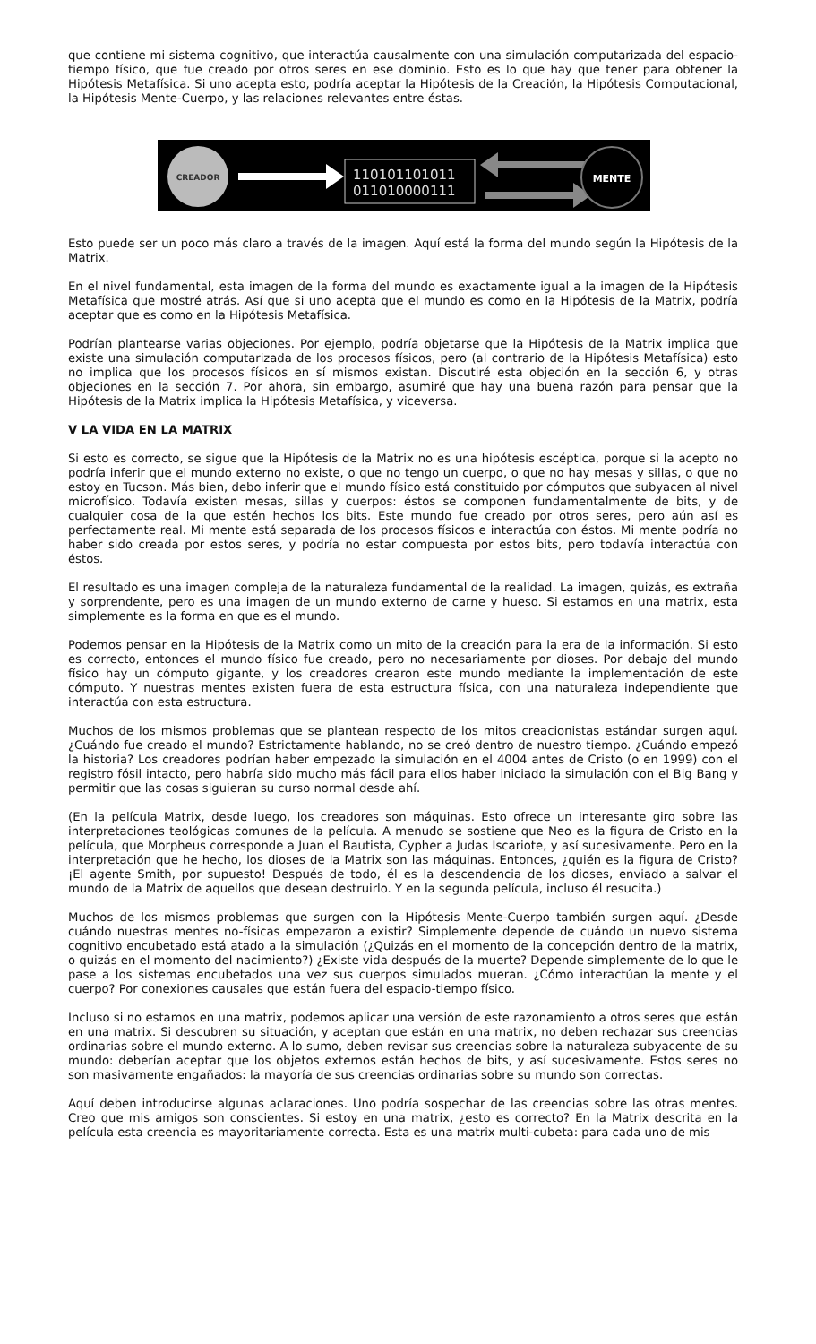que contiene mi sistema cognitivo, que interactúa causalmente con una simulación computarizada del espacio-tiempo físico, que fue creado por otros seres en ese dominio. Esto es lo que hay que tener para obtener la Hipótesis Metafísica. Si uno acepta esto, podría aceptar la Hipótesis de la Creación, la Hipótesis Computacional, la Hipótesis Mente-Cuerpo, y las relaciones relevantes entre éstas.
CREADOR
110101101011
011010000111
MENTE
Esto puede ser un poco más claro a través de la imagen. Aquí está la forma del mundo según la Hipótesis de la Matrix.
En el nivel fundamental, esta imagen de la forma del mundo es exactamente igual a la imagen de la Hipótesis Metafísica que mostré atrás. Así que si uno acepta que el mundo es como en la Hipótesis de la Matrix, podría aceptar que es como en la Hipótesis Metafísica.
Podrían plantearse varias objeciones. Por ejemplo, podría objetarse que la Hipótesis de la Matrix implica que existe una simulación computarizada de los procesos físicos, pero (al contrario de la Hipótesis Metafísica) esto no implica que los procesos físicos en sí mismos existan. Discutiré esta objeción en la sección 6, y otras objeciones en la sección 7. Por ahora, sin embargo, asumiré que hay una buena razón para pensar que la Hipótesis de la Matrix implica la Hipótesis Metafísica, y viceversa.
V LA VIDA EN LA MATRIX
Si esto es correcto, se sigue que la Hipótesis de la Matrix no es una hipótesis escéptica, porque si la acepto no podría inferir que el mundo externo no existe, o que no tengo un cuerpo, o que no hay mesas y sillas, o que no estoy en Tucson. Más bien, debo inferir que el mundo físico está constituido por cómputos que subyacen al nivel microfísico. Todavía existen mesas, sillas y cuerpos: éstos se componen fundamentalmente de bits, y de cualquier cosa de la que estén hechos los bits. Este mundo fue creado por otros seres, pero aún así es perfectamente real. Mi mente está separada de los procesos físicos e interactúa con éstos. Mi mente podría no haber sido creada por estos seres, y podría no estar compuesta por estos bits, pero todavía interactúa con éstos.
El resultado es una imagen compleja de la naturaleza fundamental de la realidad. La imagen, quizás, es extraña y sorprendente, pero es una imagen de un mundo externo de carne y hueso. Si estamos en una matrix, esta simplemente es la forma en que es el mundo.
Podemos pensar en la Hipótesis de la Matrix como un mito de la creación para la era de la información. Si esto es correcto, entonces el mundo físico fue creado, pero no necesariamente por dioses. Por debajo del mundo físico hay un cómputo gigante, y los creadores crearon este mundo mediante la implementación de este cómputo. Y nuestras mentes existen fuera de esta estructura física, con una naturaleza independiente que interactúa con esta estructura.
Muchos de los mismos problemas que se plantean respecto de los mitos creacionistas estándar surgen aquí. ¿Cuándo fue creado el mundo? Estrictamente hablando, no se creó dentro de nuestro tiempo. ¿Cuándo empezó la historia? Los creadores podrían haber empezado la simulación en el 4004 antes de Cristo (o en 1999) con el registro fósil intacto, pero habría sido mucho más fácil para ellos haber iniciado la simulación con el Big Bang y permitir que las cosas siguieran su curso normal desde ahí.
(En la película Matrix, desde luego, los creadores son máquinas. Esto ofrece un interesante giro sobre las interpretaciones teológicas comunes de la película. A menudo se sostiene que Neo es la figura de Cristo en la película, que Morpheus corresponde a Juan el Bautista, Cypher a Judas Iscariote, y así sucesivamente. Pero en la interpretación que he hecho, los dioses de la Matrix son las máquinas. Entonces, ¿quién es la figura de Cristo? ¡El agente Smith, por supuesto! Después de todo, él es la descendencia de los dioses, enviado a salvar el mundo de la Matrix de aquellos que desean destruirlo. Y en la segunda película, incluso él resucita.)
Muchos de los mismos problemas que surgen con la Hipótesis Mente-Cuerpo también surgen aquí. ¿Desde cuándo nuestras mentes no-físicas empezaron a existir? Simplemente depende de cuándo un nuevo sistema cognitivo encubetado está atado a la simulación (¿Quizás en el momento de la concepción dentro de la matrix, o quizás en el momento del nacimiento?) ¿Existe vida después de la muerte? Depende simplemente de lo que le pase a los sistemas encubetados una vez sus cuerpos simulados mueran. ¿Cómo interactúan la mente y el cuerpo? Por conexiones causales que están fuera del espacio-tiempo físico.
Incluso si no estamos en una matrix, podemos aplicar una versión de este razonamiento a otros seres que están en una matrix. Si descubren su situación, y aceptan que están en una matrix, no deben rechazar sus creencias ordinarias sobre el mundo externo. A lo sumo, deben revisar sus creencias sobre la naturaleza subyacente de su mundo: deberían aceptar que los objetos externos están hechos de bits, y así sucesivamente. Estos seres no son masivamente engañados: la mayoría de sus creencias ordinarias sobre su mundo son correctas.
Aquí deben introducirse algunas aclaraciones. Uno podría sospechar de las creencias sobre las otras mentes. Creo que mis amigos son conscientes. Si estoy en una matrix, ¿esto es correcto? En la Matrix descrita en la película esta creencia es mayoritariamente correcta. Esta es una matrix multi-cubeta: para cada uno de mis